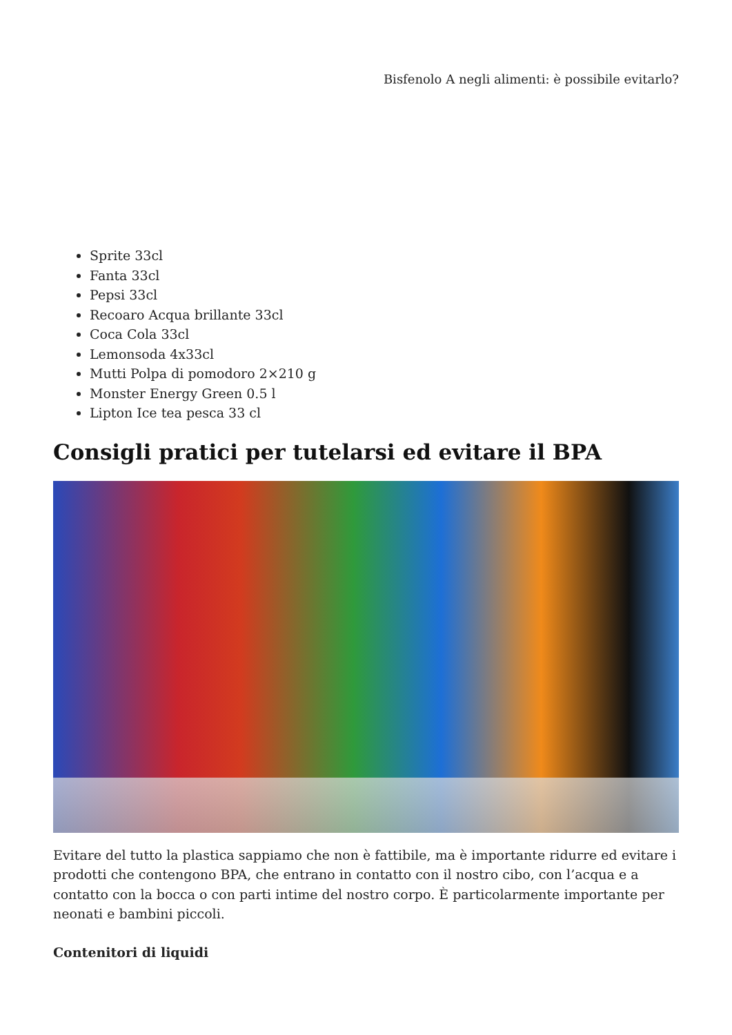Bisfenolo A negli alimenti: è possibile evitarlo?
Sprite 33cl
Fanta 33cl
Pepsi 33cl
Recoaro Acqua brillante 33cl
Coca Cola 33cl
Lemonsoda 4x33cl
Mutti Polpa di pomodoro 2×210 g
Monster Energy Green 0.5 l
Lipton Ice tea pesca 33 cl
Consigli pratici per tutelarsi ed evitare il BPA
Evitare del tutto la plastica sappiamo che non è fattibile, ma è importante ridurre ed evitare i prodotti che contengono BPA, che entrano in contatto con il nostro cibo, con l’acqua e a contatto con la bocca o con parti intime del nostro corpo. È particolarmente importante per neonati e bambini piccoli.
Contenitori di liquidi